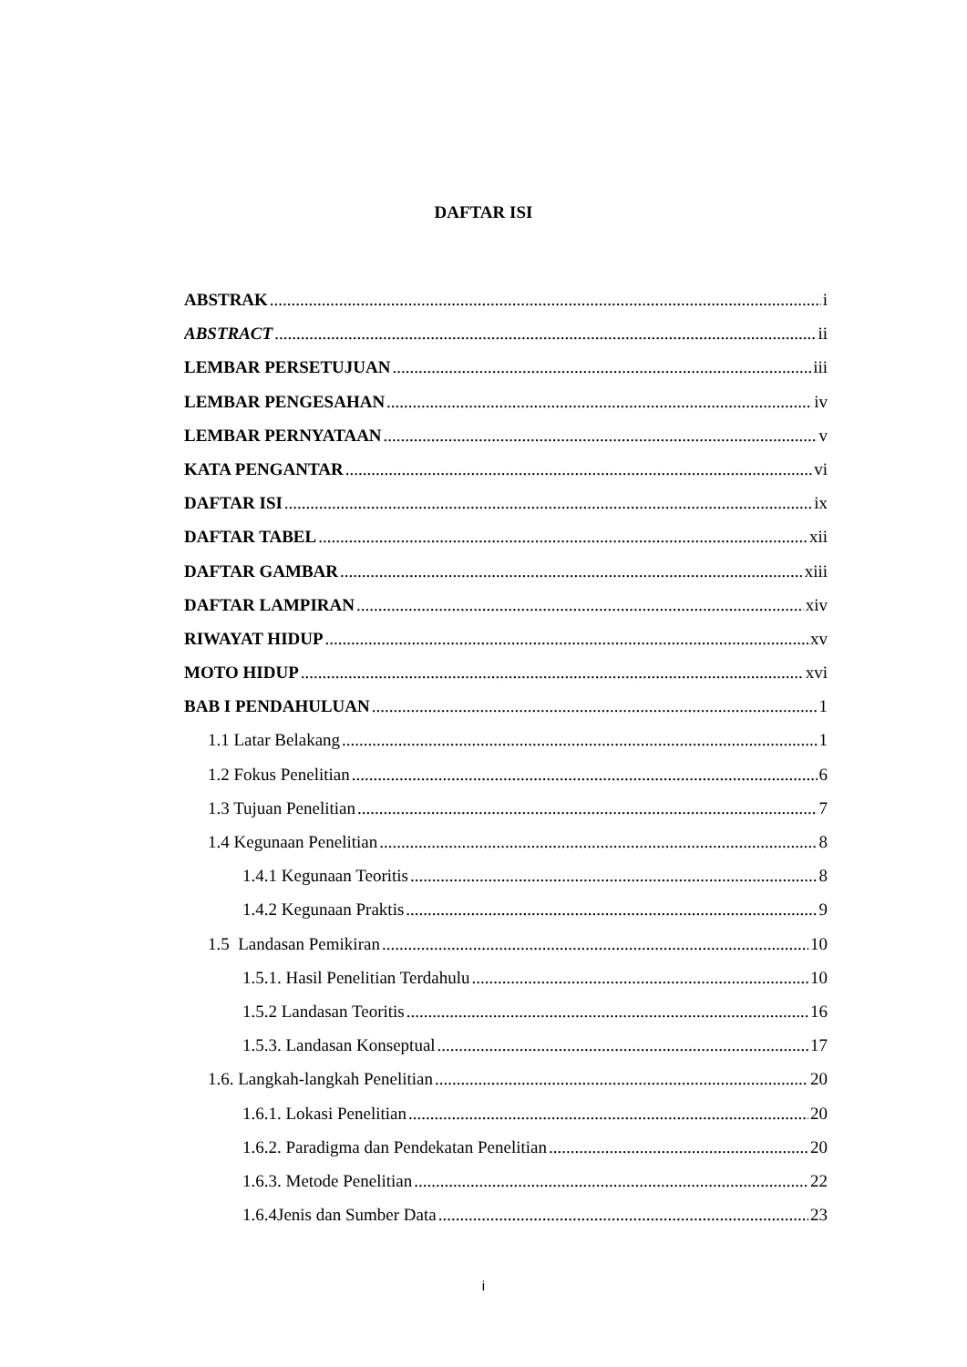DAFTAR ISI
ABSTRAK i
ABSTRACT ii
LEMBAR PERSETUJUAN iii
LEMBAR PENGESAHAN iv
LEMBAR PERNYATAAN v
KATA PENGANTAR vi
DAFTAR ISI ix
DAFTAR TABEL xii
DAFTAR GAMBAR xiii
DAFTAR LAMPIRAN xiv
RIWAYAT HIDUP xv
MOTO HIDUP xvi
BAB I PENDAHULUAN 1
1.1 Latar Belakang 1
1.2 Fokus Penelitian 6
1.3 Tujuan Penelitian 7
1.4 Kegunaan Penelitian 8
1.4.1 Kegunaan Teoritis 8
1.4.2 Kegunaan Praktis 9
1.5 Landasan Pemikiran 10
1.5.1. Hasil Penelitian Terdahulu 10
1.5.2 Landasan Teoritis 16
1.5.3. Landasan Konseptual 17
1.6. Langkah-langkah Penelitian 20
1.6.1. Lokasi Penelitian 20
1.6.2. Paradigma dan Pendekatan Penelitian 20
1.6.3. Metode Penelitian 22
1.6.4Jenis dan Sumber Data 23
i